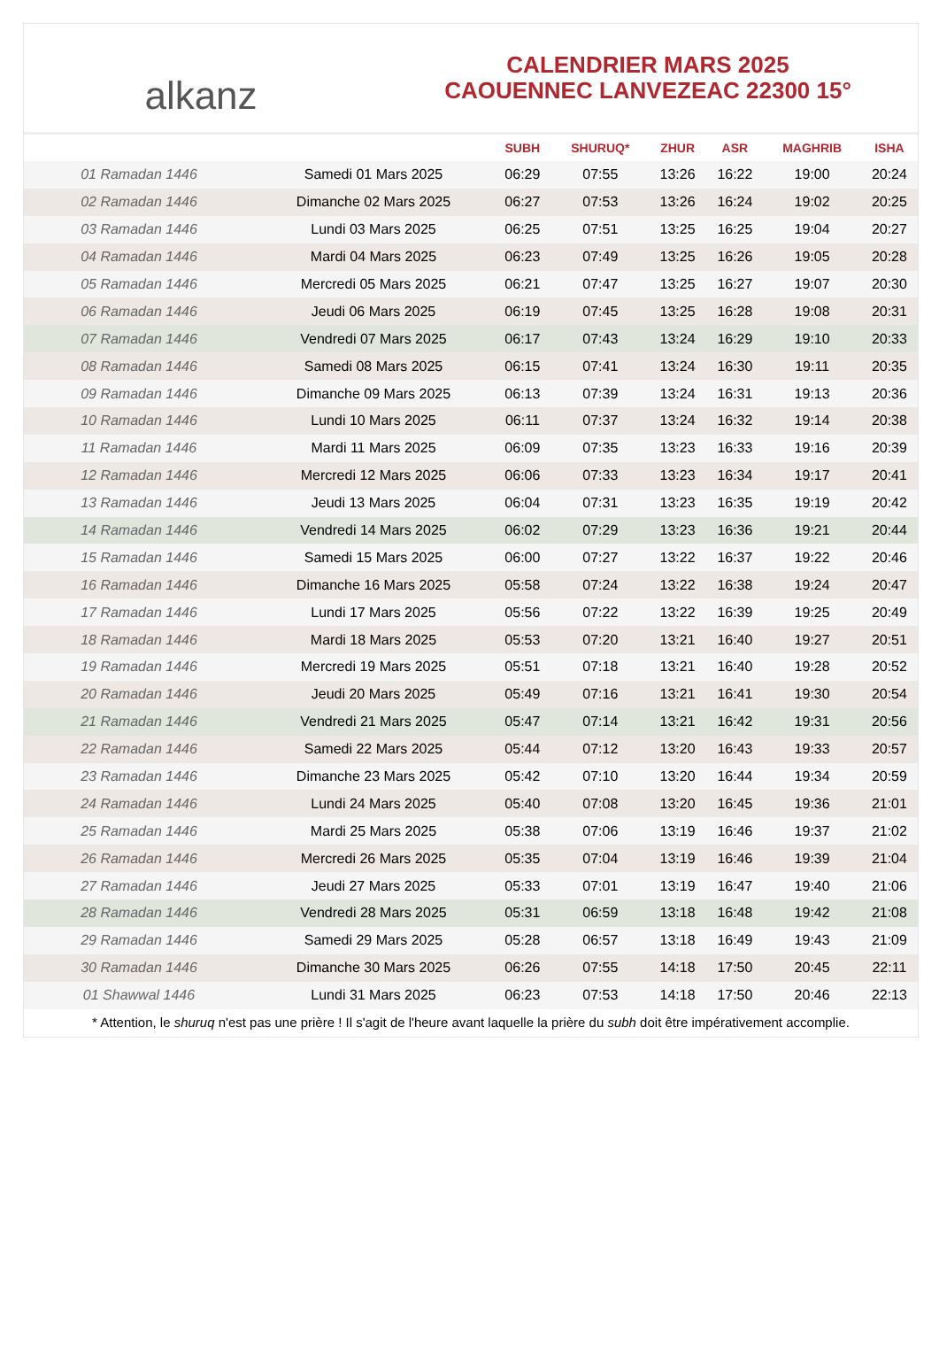alkanz
CALENDRIER MARS 2025
CAOUENNEC LANVEZEAC 22300 15°
| | | SUBH | SHURUQ* | ZHUR | ASR | MAGHRIB | ISHA |
| --- | --- | --- | --- | --- | --- | --- | --- |
| 01 Ramadan 1446 | Samedi 01 Mars 2025 | 06:29 | 07:55 | 13:26 | 16:22 | 19:00 | 20:24 |
| 02 Ramadan 1446 | Dimanche 02 Mars 2025 | 06:27 | 07:53 | 13:26 | 16:24 | 19:02 | 20:25 |
| 03 Ramadan 1446 | Lundi 03 Mars 2025 | 06:25 | 07:51 | 13:25 | 16:25 | 19:04 | 20:27 |
| 04 Ramadan 1446 | Mardi 04 Mars 2025 | 06:23 | 07:49 | 13:25 | 16:26 | 19:05 | 20:28 |
| 05 Ramadan 1446 | Mercredi 05 Mars 2025 | 06:21 | 07:47 | 13:25 | 16:27 | 19:07 | 20:30 |
| 06 Ramadan 1446 | Jeudi 06 Mars 2025 | 06:19 | 07:45 | 13:25 | 16:28 | 19:08 | 20:31 |
| 07 Ramadan 1446 | Vendredi 07 Mars 2025 | 06:17 | 07:43 | 13:24 | 16:29 | 19:10 | 20:33 |
| 08 Ramadan 1446 | Samedi 08 Mars 2025 | 06:15 | 07:41 | 13:24 | 16:30 | 19:11 | 20:35 |
| 09 Ramadan 1446 | Dimanche 09 Mars 2025 | 06:13 | 07:39 | 13:24 | 16:31 | 19:13 | 20:36 |
| 10 Ramadan 1446 | Lundi 10 Mars 2025 | 06:11 | 07:37 | 13:24 | 16:32 | 19:14 | 20:38 |
| 11 Ramadan 1446 | Mardi 11 Mars 2025 | 06:09 | 07:35 | 13:23 | 16:33 | 19:16 | 20:39 |
| 12 Ramadan 1446 | Mercredi 12 Mars 2025 | 06:06 | 07:33 | 13:23 | 16:34 | 19:17 | 20:41 |
| 13 Ramadan 1446 | Jeudi 13 Mars 2025 | 06:04 | 07:31 | 13:23 | 16:35 | 19:19 | 20:42 |
| 14 Ramadan 1446 | Vendredi 14 Mars 2025 | 06:02 | 07:29 | 13:23 | 16:36 | 19:21 | 20:44 |
| 15 Ramadan 1446 | Samedi 15 Mars 2025 | 06:00 | 07:27 | 13:22 | 16:37 | 19:22 | 20:46 |
| 16 Ramadan 1446 | Dimanche 16 Mars 2025 | 05:58 | 07:24 | 13:22 | 16:38 | 19:24 | 20:47 |
| 17 Ramadan 1446 | Lundi 17 Mars 2025 | 05:56 | 07:22 | 13:22 | 16:39 | 19:25 | 20:49 |
| 18 Ramadan 1446 | Mardi 18 Mars 2025 | 05:53 | 07:20 | 13:21 | 16:40 | 19:27 | 20:51 |
| 19 Ramadan 1446 | Mercredi 19 Mars 2025 | 05:51 | 07:18 | 13:21 | 16:40 | 19:28 | 20:52 |
| 20 Ramadan 1446 | Jeudi 20 Mars 2025 | 05:49 | 07:16 | 13:21 | 16:41 | 19:30 | 20:54 |
| 21 Ramadan 1446 | Vendredi 21 Mars 2025 | 05:47 | 07:14 | 13:21 | 16:42 | 19:31 | 20:56 |
| 22 Ramadan 1446 | Samedi 22 Mars 2025 | 05:44 | 07:12 | 13:20 | 16:43 | 19:33 | 20:57 |
| 23 Ramadan 1446 | Dimanche 23 Mars 2025 | 05:42 | 07:10 | 13:20 | 16:44 | 19:34 | 20:59 |
| 24 Ramadan 1446 | Lundi 24 Mars 2025 | 05:40 | 07:08 | 13:20 | 16:45 | 19:36 | 21:01 |
| 25 Ramadan 1446 | Mardi 25 Mars 2025 | 05:38 | 07:06 | 13:19 | 16:46 | 19:37 | 21:02 |
| 26 Ramadan 1446 | Mercredi 26 Mars 2025 | 05:35 | 07:04 | 13:19 | 16:46 | 19:39 | 21:04 |
| 27 Ramadan 1446 | Jeudi 27 Mars 2025 | 05:33 | 07:01 | 13:19 | 16:47 | 19:40 | 21:06 |
| 28 Ramadan 1446 | Vendredi 28 Mars 2025 | 05:31 | 06:59 | 13:18 | 16:48 | 19:42 | 21:08 |
| 29 Ramadan 1446 | Samedi 29 Mars 2025 | 05:28 | 06:57 | 13:18 | 16:49 | 19:43 | 21:09 |
| 30 Ramadan 1446 | Dimanche 30 Mars 2025 | 06:26 | 07:55 | 14:18 | 17:50 | 20:45 | 22:11 |
| 01 Shawwal 1446 | Lundi 31 Mars 2025 | 06:23 | 07:53 | 14:18 | 17:50 | 20:46 | 22:13 |
* Attention, le shuruq n'est pas une prière ! Il s'agit de l'heure avant laquelle la prière du subh doit être impérativement accomplie.